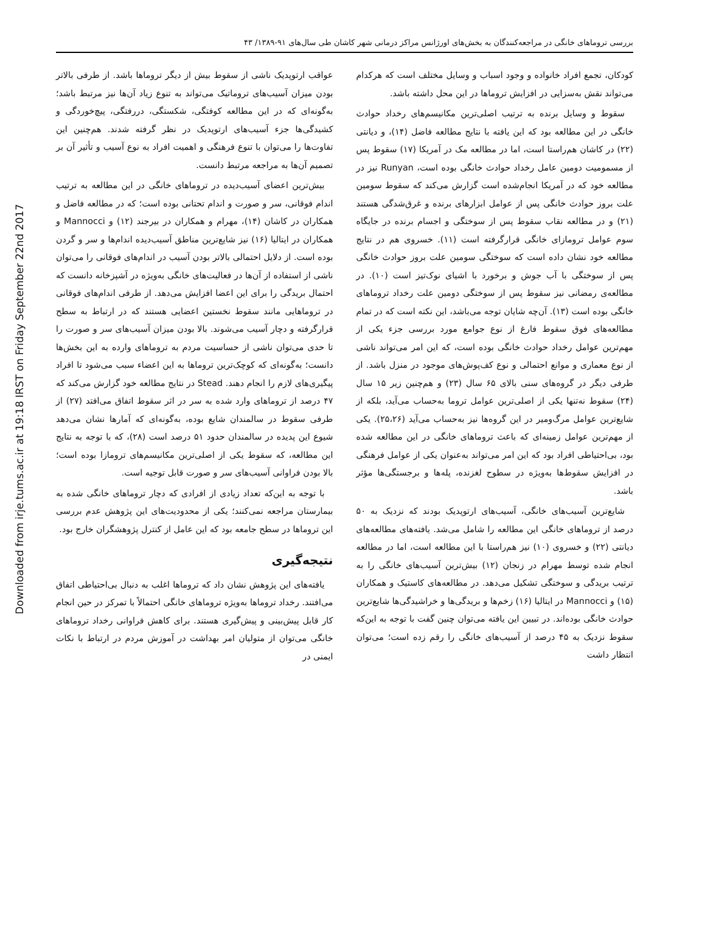Downloaded from irje.tums.ac.ir at 19:18 IRST on Friday September 22nd 2017
بررسی تروماهای خانگی در مراجعه‌کنندگان به بخش‌های اورژانس مراکز درمانی شهر کاشان طی سال‌های ۹۱-۱۳۸۹/ ۴۳
کودکان، تجمع افراد خانواده و وجود اسباب و وسایل مختلف است که هرکدام می‌تواند نقش به‌سزایی در افزایش تروماها در این محل داشته باشد.
سقوط و وسایل برنده به ترتیب اصلی‌ترین مکانیسم‌های رخداد حوادث خانگی در این مطالعه بود که این یافته با نتایج مطالعه فاضل (۱۴)، و دیانتی (۲۲) در کاشان هم‌راستا است، اما در مطالعه مک در آمریکا (۱۷) سقوط پس از مسمومیت دومین عامل رخداد حوادث خانگی بوده است، Runyan نیز در مطالعه خود که در آمریکا انجام‌شده است گزارش می‌کند که سقوط سومین علت بروز حوادث خانگی پس از عوامل ابزارهای برنده و غرق‌شدگی هستند (۲۱) و در مطالعه نقاب سقوط پس از سوختگی و اجسام برنده در جایگاه سوم عوامل ترومازای خانگی قرارگرفته است (۱۱). خسروی هم در نتایج مطالعه خود نشان داده است که سوختگی سومین علت بروز حوادث خانگی پس از سوختگی با آب جوش و برخورد با اشیای نوک‌تیز است (۱۰). در مطالعه‌ی رمضانی نیز سقوط پس از سوختگی دومین علت رخداد تروماهای خانگی بوده است (۱۳). آن‌چه شایان توجه می‌باشد، این نکته است که در تمام مطالعه‌های فوق سقوط فارغ از نوع جوامع مورد بررسی جزء یکی از مهم‌ترین عوامل رخداد حوادث خانگی بوده است، که این امر می‌تواند ناشی از نوع معماری و موانع احتمالی و نوع کف‌پوش‌های موجود در منزل باشد. از طرفی دیگر در گروه‌های سنی بالای ۶۵ سال (۲۳) و هم‌چنین زیر ۱۵ سال (۲۴) سقوط نه‌تنها یکی از اصلی‌ترین عوامل تروما به‌حساب می‌آید، بلکه از شایع‌ترین عوامل مرگ‌ومیر در این گروه‌ها نیز به‌حساب می‌آید (۲۵،۲۶). یکی از مهم‌ترین عوامل زمینه‌ای که باعث تروماهای خانگی در این مطالعه شده بود، بی‌احتیاطی افراد بود که این امر می‌تواند به‌عنوان یکی از عوامل فرهنگی در افزایش سقوط‌ها به‌ویژه در سطوح لغزنده، پله‌ها و برجستگی‌ها مؤثر باشد.
شایع‌ترین آسیب‌های خانگی، آسیب‌های ارتوپدیک بودند که نزدیک به ۵۰ درصد از تروماهای خانگی این مطالعه را شامل می‌شد. یافته‌های مطالعه‌های دیانتی (۲۲) و خسروی (۱۰) نیز هم‌راستا با این مطالعه است، اما در مطالعه انجام شده توسط مهرام در زنجان (۱۲) بیش‌ترین آسیب‌های خانگی را به ترتیب بریدگی و سوختگی تشکیل می‌دهد. در مطالعه‌های کاستیک و همکاران (۱۵) و Mannocci در ایتالیا (۱۶) زخم‌ها و بریدگی‌ها و خراشیدگی‌ها شایع‌ترین حوادث خانگی بوده‌اند. در تبیین این یافته می‌توان چنین گفت با توجه به این‌که سقوط نزدیک به ۴۵ درصد از آسیب‌های خانگی را رقم زده است؛ می‌توان انتظار داشت
عواقب ارتوپدیک ناشی از سقوط بیش از دیگر تروماها باشد. از طرفی بالاتر بودن میزان آسیب‌های تروماتیک می‌تواند به تنوع زیاد آن‌ها نیز مرتبط باشد؛ به‌گونه‌ای که در این مطالعه کوفتگی، شکستگی، دررفتگی، پیچ‌خوردگی و کشیدگی‌ها جزء آسیب‌های ارتوپدیک در نظر گرفته شدند. هم‌چنین این تفاوت‌ها را می‌توان با تنوع فرهنگی و اهمیت افراد به نوع آسیب و تأثیر آن بر تصمیم آن‌ها به مراجعه مرتبط دانست.
بیش‌ترین اعضای آسیب‌دیده در تروماهای خانگی در این مطالعه به ترتیب اندام فوقانی، سر و صورت و اندام تحتانی بوده است؛ که در مطالعه فاضل و همکاران در کاشان (۱۴)، مهرام و همکاران در بیرجند (۱۲) و Mannocci و همکاران در ایتالیا (۱۶) نیز شایع‌ترین مناطق آسیب‌دیده اندام‌ها و سر و گردن بوده است. از دلایل احتمالی بالاتر بودن آسیب در اندام‌های فوقانی را می‌توان ناشی از استفاده از آن‌ها در فعالیت‌های خانگی به‌ویژه در آشپزخانه دانست که احتمال بریدگی را برای این اعضا افزایش می‌دهد. از طرفی اندام‌های فوقانی در تروماهایی مانند سقوط نخستین اعضایی هستند که در ارتباط به سطح قرارگرفته و دچار آسیب می‌شوند. بالا بودن میزان آسیب‌های سر و صورت را تا حدی می‌توان ناشی از حساسیت مردم به تروماهای وارده به این بخش‌ها دانست؛ به‌گونه‌ای که کوچک‌ترین تروماها به این اعضاء سبب می‌شود تا افراد پیگیری‌های لازم را انجام دهند. Stead در نتایج مطالعه خود گزارش می‌کند که ۴۷ درصد از تروماهای وارد شده به سر در اثر سقوط اتفاق می‌افتد (۲۷) از طرفی سقوط در سالمندان شایع بوده، به‌گونه‌ای که آمارها نشان می‌دهد شیوع این پدیده در سالمندان حدود ۵۱ درصد است (۲۸)، که با توجه به نتایج این مطالعه، که سقوط یکی از اصلی‌ترین مکانیسم‌های ترومازا بوده است؛ بالا بودن فراوانی آسیب‌های سر و صورت قابل توجیه است.
با توجه به این‌که تعداد زیادی از افرادی که دچار تروماهای خانگی شده به بیمارستان مراجعه نمی‌کنند؛ یکی از محدودیت‌های این پژوهش عدم بررسی این تروماها در سطح جامعه بود که این عامل از کنترل پژوهشگران خارج بود.
نتیجه‌گیری
یافته‌های این پژوهش نشان داد که تروماها اغلب به دنبال بی‌احتیاطی اتفاق می‌افتند. رخداد تروماها به‌ویژه تروماهای خانگی احتمالاً با تمرکز در حین انجام کار قابل پیش‌بینی و پیش‌گیری هستند. برای کاهش فراوانی رخداد تروماهای خانگی می‌توان از متولیان امر بهداشت در آموزش مردم در ارتباط با نکات ایمنی در